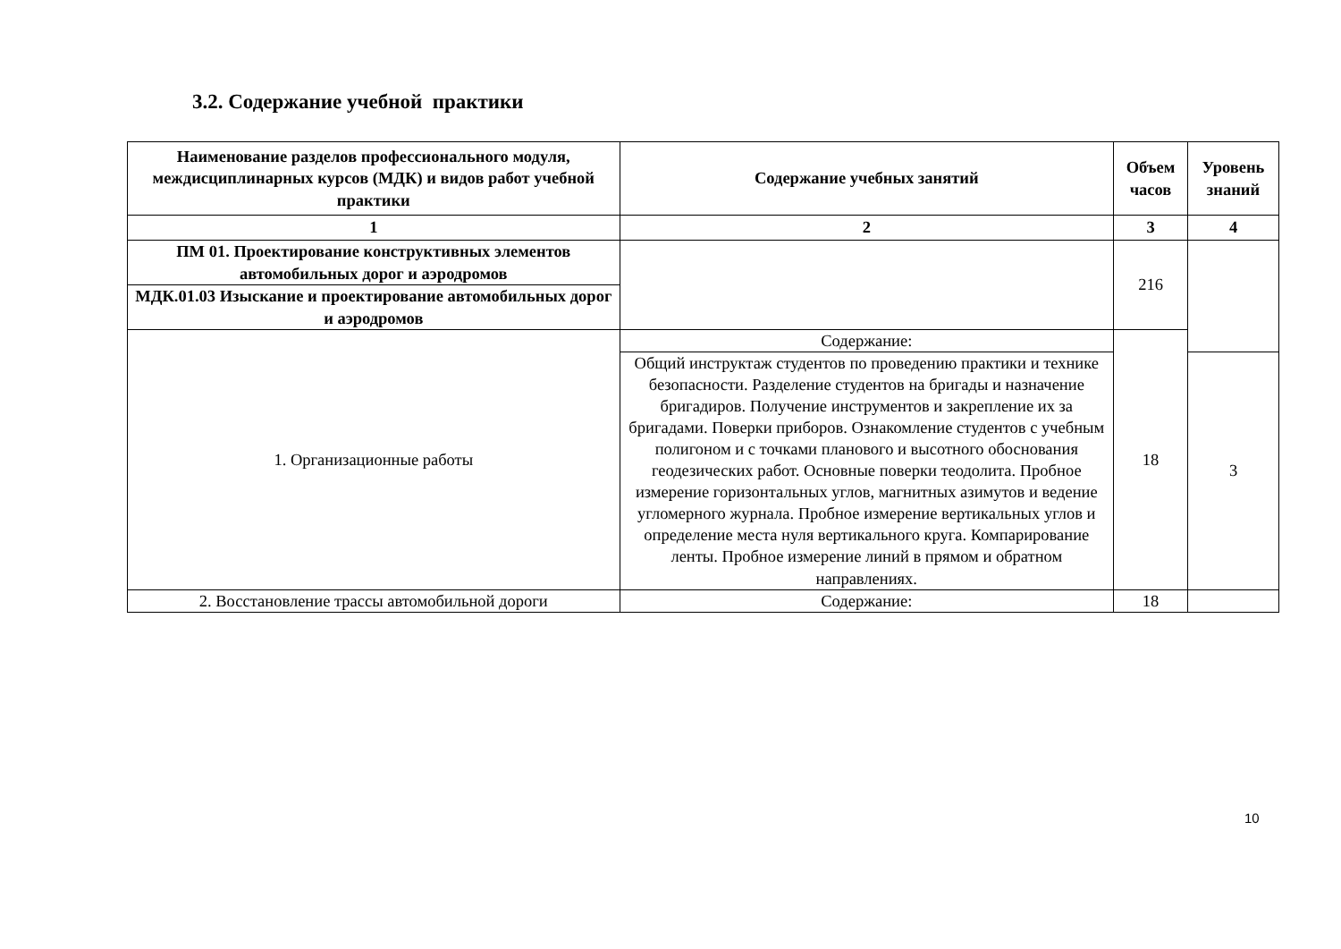3.2. Содержание учебной практики
| Наименование разделов профессионального модуля, междисциплинарных курсов (МДК) и видов работ учебной практики | Содержание учебных занятий | Объем часов | Уровень знаний |
| --- | --- | --- | --- |
| 1 | 2 | 3 | 4 |
| ПМ 01. Проектирование конструктивных элементов автомобильных дорог и аэродромов | | 216 | |
| МДК.01.03 Изыскание и проектирование автомобильных дорог и аэродромов | | | |
| 1. Организационные работы | Содержание: | 18 | |
| | Общий инструктаж студентов по проведению практики и технике безопасности. Разделение студентов на бригады и назначение бригадиров. Получение инструментов и закрепление их за бригадами. Поверки приборов. Ознакомление студентов с учебным полигоном и с точками планового и высотного обоснования геодезических работ. Основные поверки теодолита. Пробное измерение горизонтальных углов, магнитных азимутов и ведение угломерного журнала. Пробное измерение вертикальных углов и определение места нуля вертикального круга. Компарирование ленты. Пробное измерение линий в прямом и обратном направлениях. | | 3 |
| 2. Восстановление трассы автомобильной дороги | Содержание: | 18 | |
10